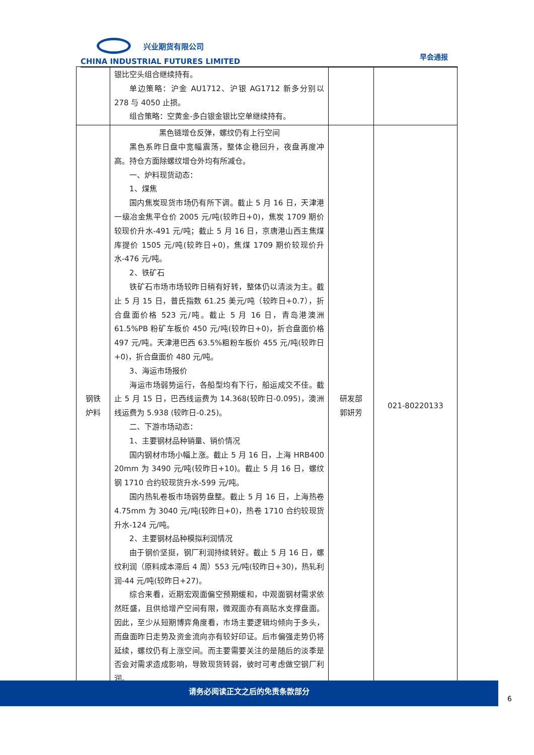兴业期货有限公司
CHINA INDUSTRIAL FUTURES LIMITED
早会通报
| | 银比空头组合继续持有。 单边策略：沪金 AU1712、沪银 AG1712 新多分别以 278 与 4050 止损。 组合策略：空黄金-多白银金银比空单继续持有。 | | |
| 钢铁 炉料 | 黑色链增仓反弹，螺纹仍有上行空间 黑色系昨日盘中宽幅震荡，整体企稳回升，夜盘再度冲高。持仓方面除螺纹增仓外均有所减仓。 一、炉料现货动态： 1、煤焦 国内焦炭现货市场仍有所下调。截止 5 月 16 日，天津港一级冶金焦平仓价 2005 元/吨(较昨日+0)，焦炭 1709 期价较现价升水-491 元/吨；截止 5 月 16 日，京唐港山西主焦煤库提价 1505 元/吨(较昨日+0)，焦煤 1709 期价较现价升水-476 元/吨。 2、铁矿石 铁矿石市场市场较昨日稍有好转，整体仍以清淡为主。截止 5 月 15 日，普氏指数 61.25 美元/吨（较昨日+0.7），折合盘面价格 523 元/吨。截止 5 月 16 日，青岛港澳洲 61.5%PB 粉矿车板价 450 元/吨(较昨日+0)，折合盘面价格 497 元/吨。天津港巴西 63.5%粗粉车板价 455 元/吨(较昨日+0)，折合盘面价 480 元/吨。 3、海运市场报价 海运市场弱势运行，各船型均有下行，船运成交不佳。截止 5 月 15 日，巴西线运费为 14.368(较昨日-0.095)，澳洲线运费为 5.938 (较昨日-0.25)。 二、下游市场动态： 1、主要钢材品种销量、销价情况 国内钢材市场小幅上涨。截止 5 月 16 日，上海 HRB400 20mm 为 3490 元/吨(较昨日+10)。截止 5 月 16 日，螺纹钢 1710 合约较现货升水-599 元/吨。 国内热轧卷板市场弱势盘整。截止 5 月 16 日，上海热卷 4.75mm 为 3040 元/吨(较昨日+0)，热卷 1710 合约较现货升水-124 元/吨。 2、主要钢材品种模拟利润情况 由于钢价坚挺，钢厂利润持续转好。截止 5 月 16 日，螺纹利润（原料成本滞后 4 周）553 元/吨(较昨日+30)，热轧利润-44 元/吨(较昨日+27)。 综合来看，近期宏观面偏空预期缓和，中观面钢材需求依然旺盛，且供给增产空间有限，微观面亦有高贴水支撑盘面。因此，至少从短期博弈角度看，市场主要逻辑均倾向于多头，而盘面昨日走势及资金流向亦有较好印证。后市偏强走势仍将延续，螺纹仍有上涨空间。而主要需要关注的是随后的淡季是否会对需求造成影响，导致现货转弱，彼时可考虑做空钢厂利润。 | 研发部 郭妍芳 | 021-80220133 |
请务必阅读正文之后的免责条款部分
6